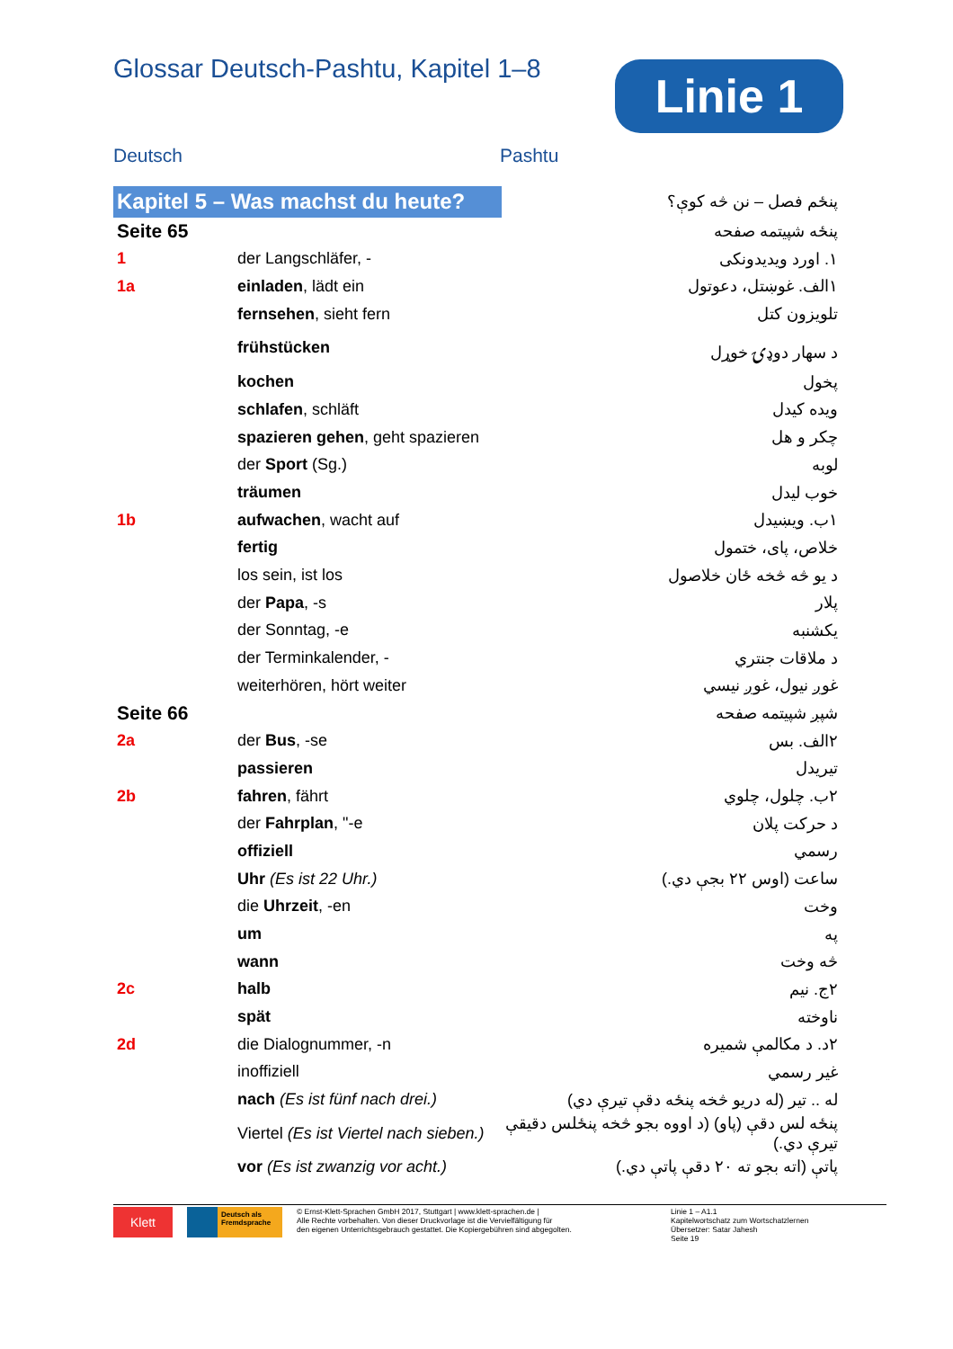Glossar Deutsch-Pashtu, Kapitel 1–8
Linie 1
Deutsch Pashtu
| Kapitel 5 – Was machst du heute? | | پنځم فصل – نن څه کوې؟ |
| Seite 65 | | پنځه شپیتمه صفحه |
| 1 | der Langschläfer, - | ١. اورد ویدیدونکی |
| 1a | einladen , lädt ein | ١الف. غوښتل، دعوتول |
| | fernsehen , sieht fern | تلویزون کتل |
| | frühstücken | د سهار دوډۍ خوړل |
| | kochen | پخول |
| | schlafen , schläft | ویده کیدل |
| | spazieren gehen , geht spazieren | چکر و هل |
| | der Sport (Sg.) | لوبه |
| | träumen | خوب لیدل |
| 1b | aufwachen , wacht auf | ١ب. ویښیدل |
| | fertig | خلاص، پای، ختمول |
| | los sein, ist los | د یو څه څخه ځان خلاصول |
| | der Papa , -s | پلار |
| | der Sonntag, -e | یکشنبه |
| | der Terminkalender, - | د ملاقات جنتري |
| | weiterhören, hört weiter | غوږ نیول، غوږ نیسي |
| Seite 66 | | شپږ شپیتمه صفحه |
| 2a | der Bus , -se | ٢الف. بس |
| | passieren | تیریدل |
| 2b | fahren , fährt | ٢ب. چلول، چلوي |
| | der Fahrplan , "-e | د حرکت پلان |
| | offiziell | رسمي |
| | Uhr (Es ist 22 Uhr.) | ساعت (اوس ٢٢ بجې دي.) |
| | die Uhrzeit , -en | وخت |
| | um | په |
| | wann | څه وخت |
| 2c | halb | ٢ج. نیم |
| | spät | ناوخته |
| 2d | die Dialognummer, -n | ٢د. د مکالمې شمیره |
| | inoffiziell | غیر رسمي |
| | nach (Es ist fünf nach drei.) | له .. تیر (له دریو څخه پنځه دقې تیرې دي) |
| | Viertel (Es ist Viertel nach sieben.) | پنځه لس دقې (پاو) (د اووه بجو څخه پنځلس دقیقې تیرې دي.) |
| | vor (Es ist zwanzig vor acht.) | پاتې (اته بجو ته ٢٠ دقې پاتې دي.) |
Klett
Deutsch als Fremdsprache
© Ernst-Klett-Sprachen GmbH 2017, Stuttgart | www.klett-sprachen.de |
Alle Rechte vorbehalten. Von dieser Druckvorlage ist die Vervielfältigung für
den eigenen Unterrichtsgebrauch gestattet. Die Kopiergebühren sind abgegolten.
Linie 1 – A1.1
Kapitelwortschatz zum Wortschatzlernen
Übersetzer: Satar Jahesh
Seite 19